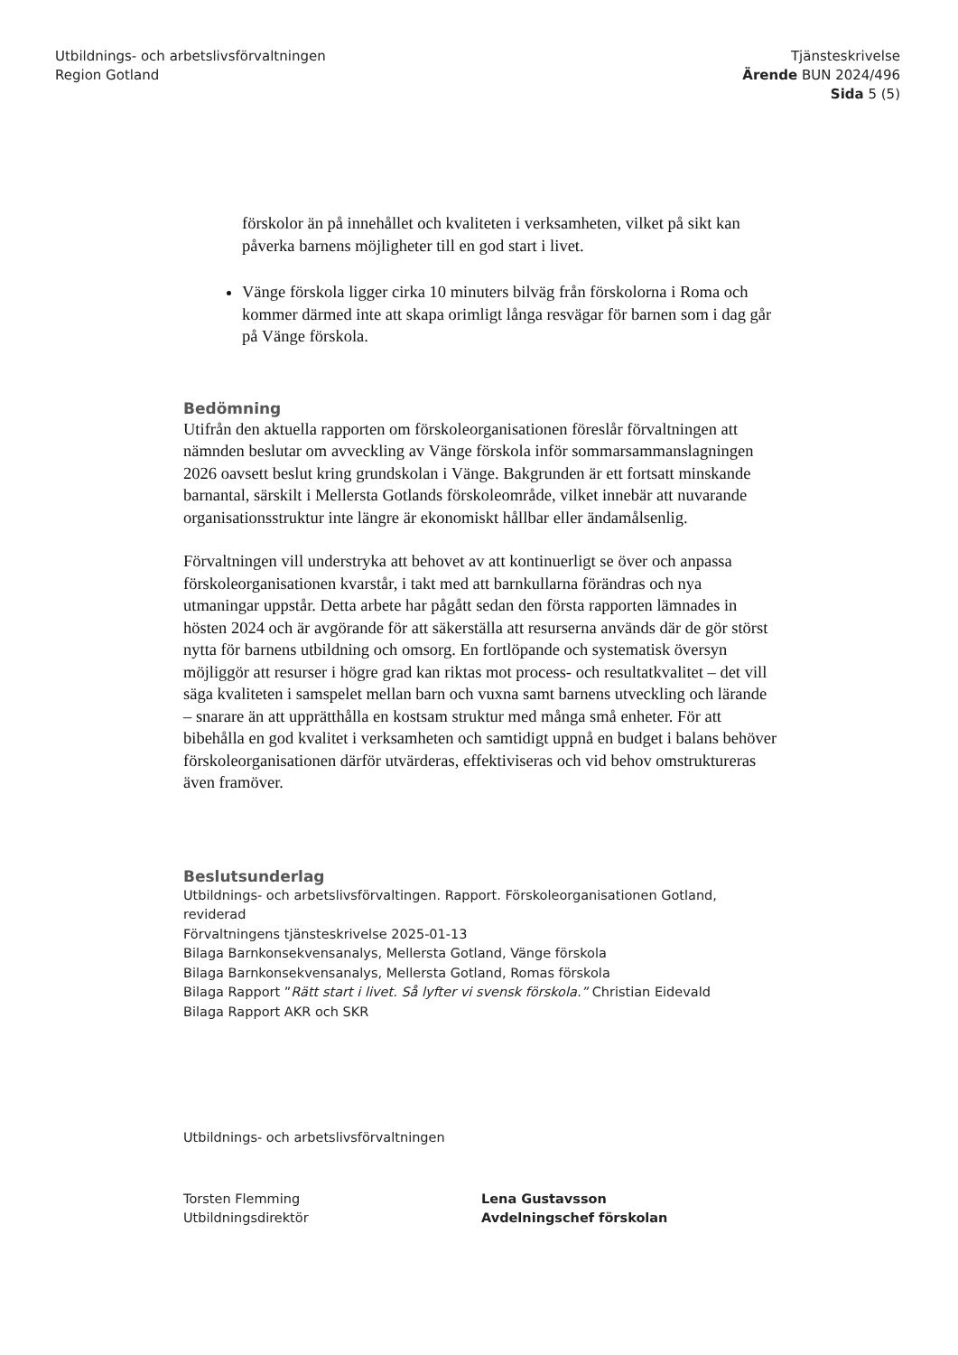Utbildnings- och arbetslivsförvaltningen
Region Gotland
Tjänsteskrivelse
Ärende BUN 2024/496
Sida 5 (5)
förskolor än på innehållet och kvaliteten i verksamheten, vilket på sikt kan påverka barnens möjligheter till en god start i livet.
Vänge förskola ligger cirka 10 minuters bilväg från förskolorna i Roma och kommer därmed inte att skapa orimligt långa resvägar för barnen som i dag går på Vänge förskola.
Bedömning
Utifrån den aktuella rapporten om förskoleorganisationen föreslår förvaltningen att nämnden beslutar om avveckling av Vänge förskola inför sommarsammanslagningen 2026 oavsett beslut kring grundskolan i Vänge. Bakgrunden är ett fortsatt minskande barnantal, särskilt i Mellersta Gotlands förskoleområde, vilket innebär att nuvarande organisationsstruktur inte längre är ekonomiskt hållbar eller ändamålsenlig.
Förvaltningen vill understryka att behovet av att kontinuerligt se över och anpassa förskoleorganisationen kvarstår, i takt med att barnkullarna förändras och nya utmaningar uppstår. Detta arbete har pågått sedan den första rapporten lämnades in hösten 2024 och är avgörande för att säkerställa att resurserna används där de gör störst nytta för barnens utbildning och omsorg. En fortlöpande och systematisk översyn möjliggör att resurser i högre grad kan riktas mot process- och resultatkvalitet – det vill säga kvaliteten i samspelet mellan barn och vuxna samt barnens utveckling och lärande – snarare än att upprätthålla en kostsam struktur med många små enheter. För att bibehålla en god kvalitet i verksamheten och samtidigt uppnå en budget i balans behöver förskoleorganisationen därför utvärderas, effektiviseras och vid behov omstruktureras även framöver.
Beslutsunderlag
Utbildnings- och arbetslivsförvaltingen. Rapport. Förskoleorganisationen Gotland, reviderad
Förvaltningens tjänsteskrivelse 2025-01-13
Bilaga Barnkonsekvensanalys, Mellersta Gotland, Vänge förskola
Bilaga Barnkonsekvensanalys, Mellersta Gotland, Romas förskola
Bilaga Rapport ”Rätt start i livet. Så lyfter vi svensk förskola.” Christian Eidevald
Bilaga Rapport AKR och SKR
Utbildnings- och arbetslivsförvaltningen
Torsten Flemming
Utbildningsdirektör
Lena Gustavsson
Avdelningschef förskolan